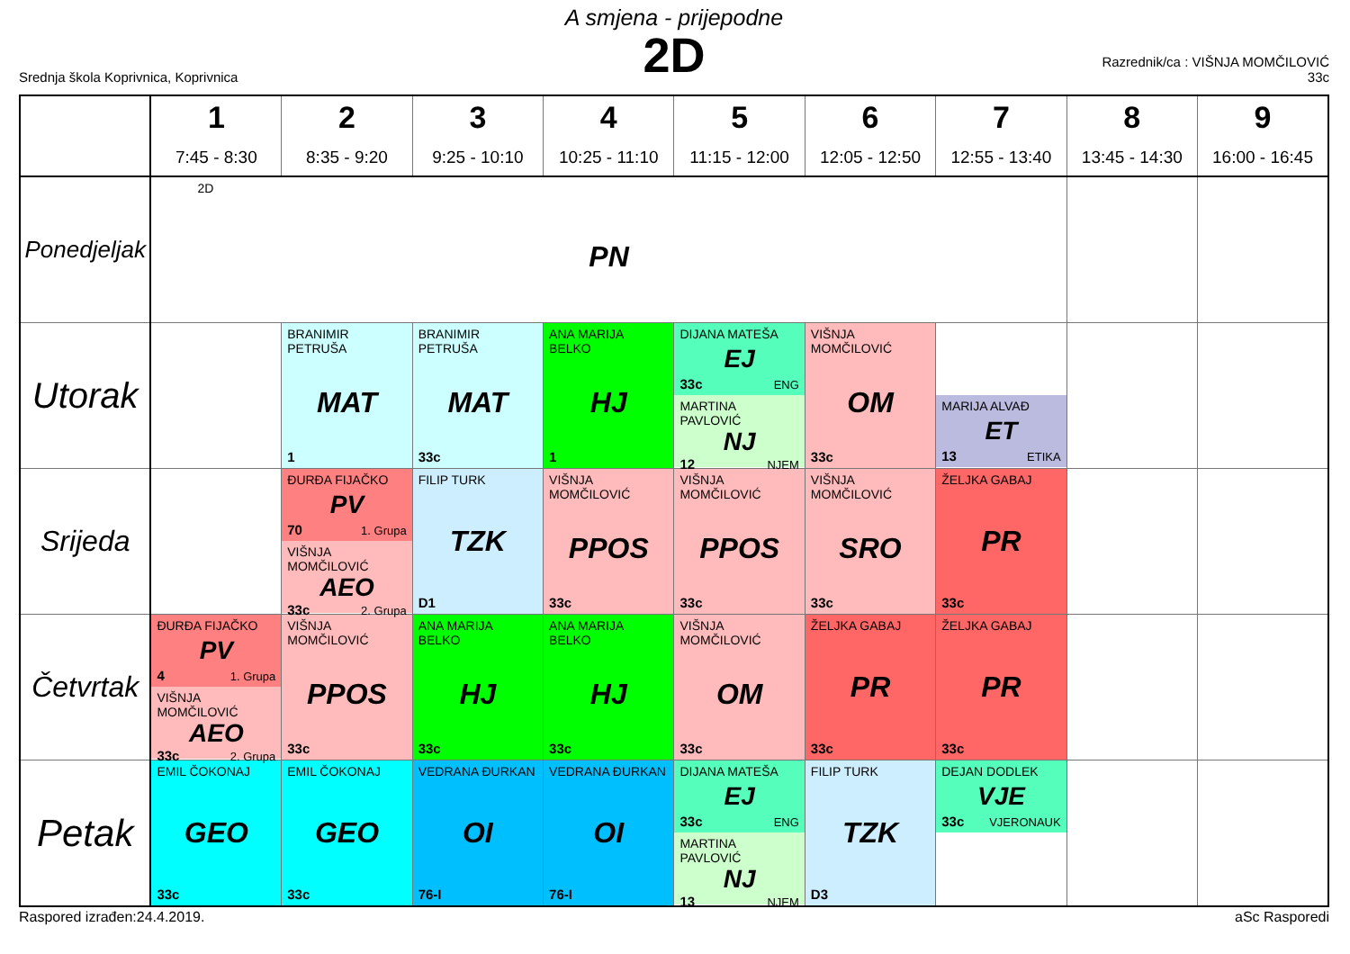A smjena - prijepodne
2D
Srednja škola Koprivnica, Koprivnica
Razrednik/ca : VIŠNJA MOMČILOVIĆ
33c
| | 1 7:45 - 8:30 | 2 8:35 - 9:20 | 3 9:25 - 10:10 | 4 10:25 - 11:10 | 5 11:15 - 12:00 | 6 12:05 - 12:50 | 7 12:55 - 13:40 | 8 13:45 - 14:30 | 9 16:00 - 16:45 |
| --- | --- | --- | --- | --- | --- | --- | --- | --- | --- |
| Ponedjeljak | 2D PN | | | | | | | | |
| Utorak | | BRANIMIR PETRUŠA MAT 1 | BRANIMIR PETRUŠA MAT 33c | ANA MARIJA BELKO HJ 1 | DIJANA MATEŠA EJ 33c ENG MARTINA PAVLOVIĆ NJ 12 NJEM | VIŠNJA MOMČILOVIĆ OM 33c | MARIJA ALVAĐ ET 13 ETIKA | | |
| Srijeda | | ĐURĐA FIJAČKO PV 70 1. Grupa VIŠNJA MOMČILOVIĆ AEO 33c 2. Grupa | FILIP TURK TZK D1 | VIŠNJA MOMČILOVIĆ PPOS 33c | VIŠNJA MOMČILOVIĆ PPOS 33c | VIŠNJA MOMČILOVIĆ SRO 33c | ŽELJKA GABAJ PR 33c | | |
| Četvrtak | ĐURĐA FIJAČKO PV 4 1. Grupa VIŠNJA MOMČILOVIĆ AEO 33c 2. Grupa | VIŠNJA MOMČILOVIĆ PPOS 33c | ANA MARIJA BELKO HJ 33c | ANA MARIJA BELKO HJ 33c | VIŠNJA MOMČILOVIĆ OM 33c | ŽELJKA GABAJ PR 33c | ŽELJKA GABAJ PR 33c | | |
| Petak | EMIL ČOKONAJ GEO 33c | EMIL ČOKONAJ GEO 33c | VEDRANA ĐURKAN OI 76-I | VEDRANA ĐURKAN OI 76-I | DIJANA MATEŠA EJ 33c ENG MARTINA PAVLOVIĆ NJ 13 NJEM | FILIP TURK TZK D3 | DEJAN DODLEK VJE 33c VJERONAUK | | |
Raspored izrađen:24.4.2019. aSc Rasporedi